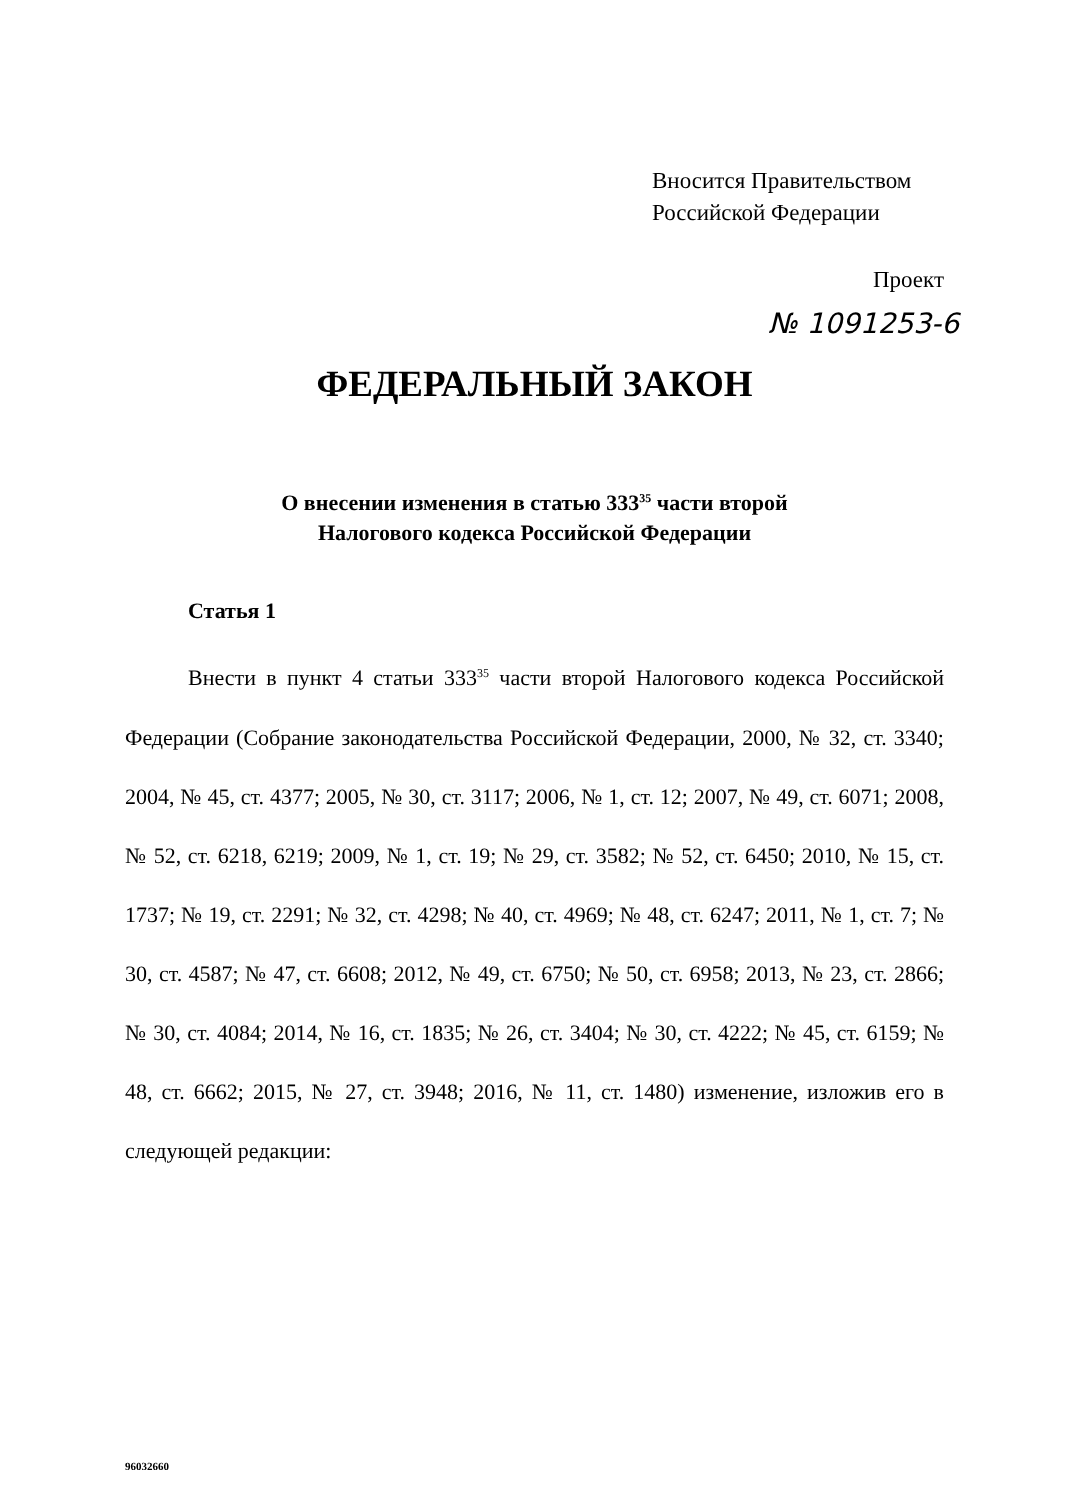Вносится Правительством
Российской Федерации
Проект
№ 1091253-6
ФЕДЕРАЛЬНЫЙ ЗАКОН
О внесении изменения в статью 333<sup>35</sup> части второй
Налогового кодекса Российской Федерации
Статья 1
Внести в пункт 4 статьи 333<sup>35</sup> части второй Налогового кодекса Российской Федерации (Собрание законодательства Российской Федерации, 2000, № 32, ст. 3340; 2004, № 45, ст. 4377; 2005, № 30, ст. 3117; 2006, № 1, ст. 12; 2007, № 49, ст. 6071; 2008, № 52, ст. 6218, 6219; 2009, № 1, ст. 19; № 29, ст. 3582; № 52, ст. 6450; 2010, № 15, ст. 1737; № 19, ст. 2291; № 32, ст. 4298; № 40, ст. 4969; № 48, ст. 6247; 2011, № 1, ст. 7; № 30, ст. 4587; № 47, ст. 6608; 2012, № 49, ст. 6750; № 50, ст. 6958; 2013, № 23, ст. 2866; № 30, ст. 4084; 2014, № 16, ст. 1835; № 26, ст. 3404; № 30, ст. 4222; № 45, ст. 6159; № 48, ст. 6662; 2015, № 27, ст. 3948; 2016, № 11, ст. 1480) изменение, изложив его в следующей редакции:
96032660